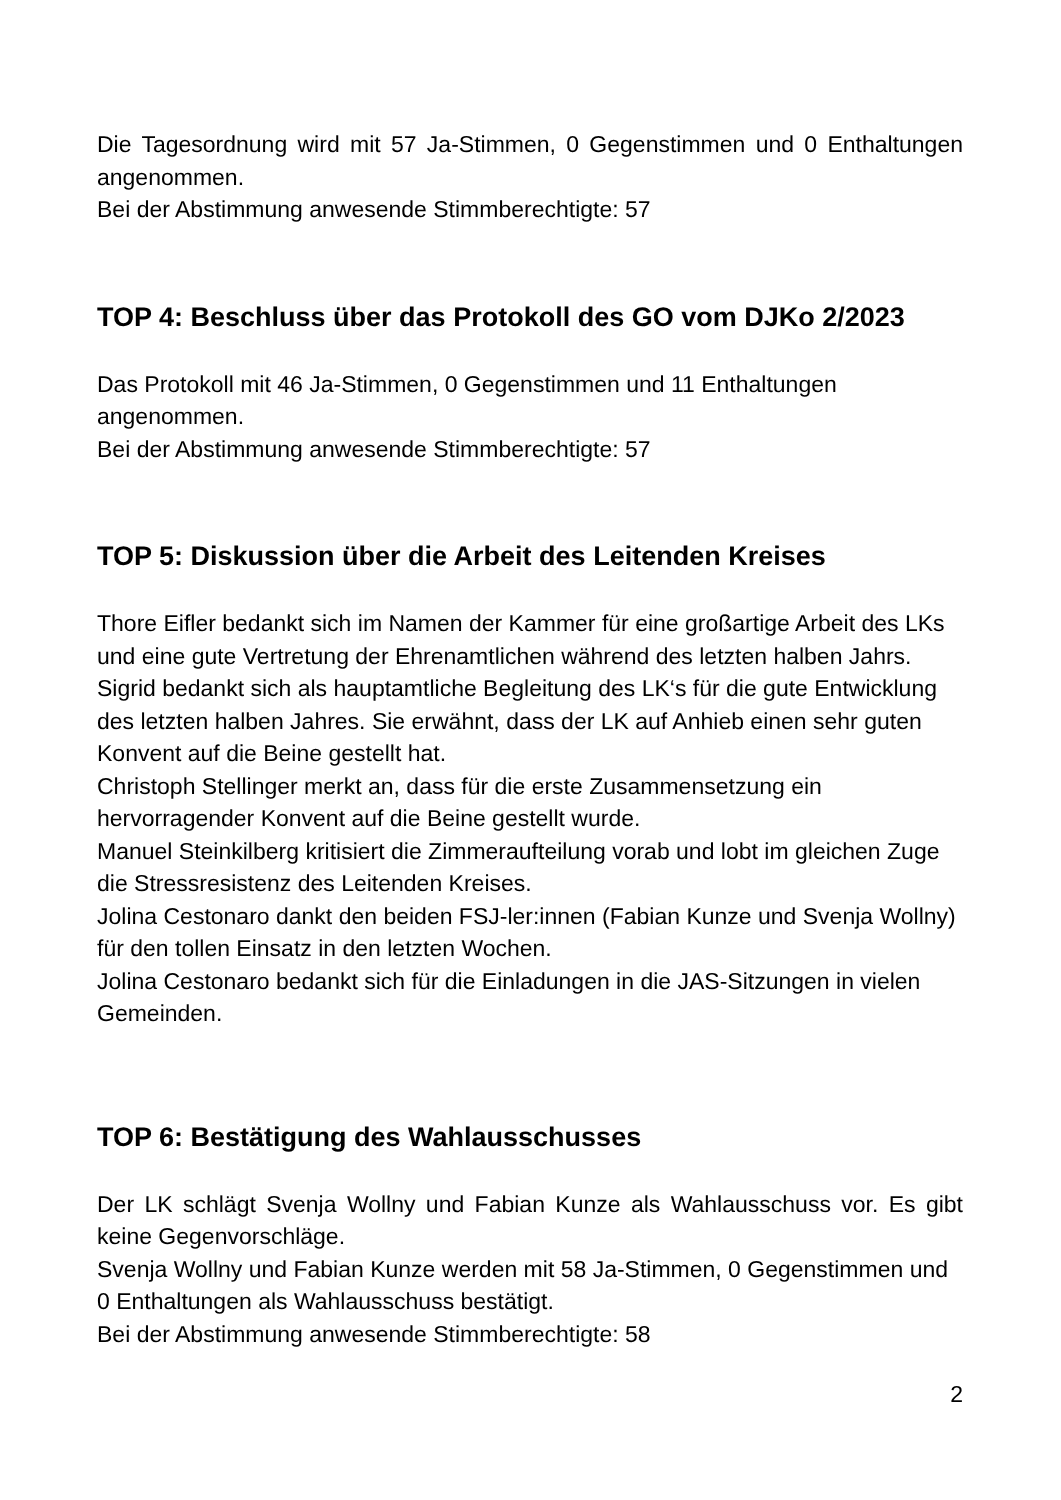Die Tagesordnung wird mit 57 Ja-Stimmen, 0 Gegenstimmen und 0 Enthaltungen angenommen.
Bei der Abstimmung anwesende Stimmberechtigte: 57
TOP 4: Beschluss über das Protokoll des GO vom DJKo 2/2023
Das Protokoll mit 46 Ja-Stimmen, 0 Gegenstimmen und 11 Enthaltungen angenommen.
Bei der Abstimmung anwesende Stimmberechtigte: 57
TOP 5: Diskussion über die Arbeit des Leitenden Kreises
Thore Eifler bedankt sich im Namen der Kammer für eine großartige Arbeit des LKs und eine gute Vertretung der Ehrenamtlichen während des letzten halben Jahrs.
Sigrid bedankt sich als hauptamtliche Begleitung des LK‘s für die gute Entwicklung des letzten halben Jahres. Sie erwähnt, dass der LK auf Anhieb einen sehr guten Konvent auf die Beine gestellt hat.
Christoph Stellinger merkt an, dass für die erste Zusammensetzung ein hervorragender Konvent auf die Beine gestellt wurde.
Manuel Steinkilberg kritisiert die Zimmeraufteilung vorab und lobt im gleichen Zuge die Stressresistenz des Leitenden Kreises.
Jolina Cestonaro dankt den beiden FSJ-ler:innen (Fabian Kunze und Svenja Wollny) für den tollen Einsatz in den letzten Wochen.
Jolina Cestonaro bedankt sich für die Einladungen in die JAS-Sitzungen in vielen Gemeinden.
TOP 6: Bestätigung des Wahlausschusses
Der LK schlägt Svenja Wollny und Fabian Kunze als Wahlausschuss vor. Es gibt keine Gegenvorschläge.
Svenja Wollny und Fabian Kunze werden mit 58 Ja-Stimmen, 0 Gegenstimmen und 0 Enthaltungen als Wahlausschuss bestätigt.
Bei der Abstimmung anwesende Stimmberechtigte: 58
2